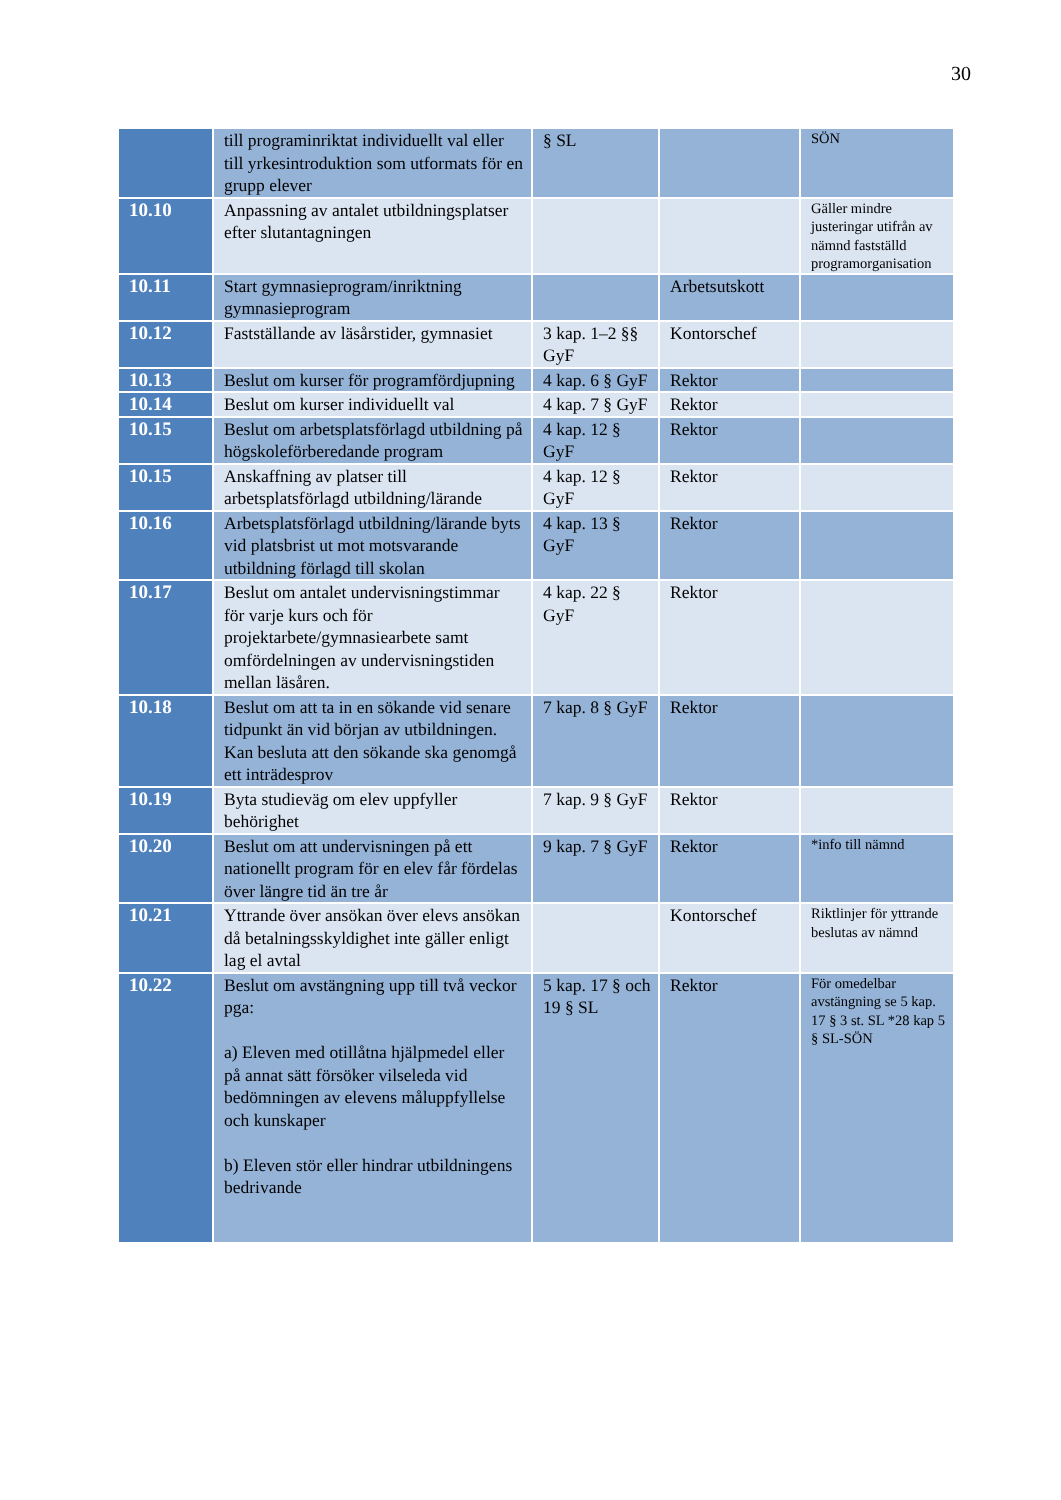30
| | till programinriktat individuellt val eller till yrkesintroduktion som utformats för en grupp elever | § SL | | SÖN |
| 10.10 | Anpassning av antalet utbildningsplatser efter slutantagningen | | | Gäller mindre justeringar utifrån av nämnd fastställd programorganisation |
| 10.11 | Start gymnasieprogram/inriktning gymnasieprogram | | Arbetsutskott | |
| 10.12 | Fastställande av läsårstider, gymnasiet | 3 kap. 1–2 §§ GyF | Kontorschef | |
| 10.13 | Beslut om kurser för programfördjupning | 4 kap. 6 § GyF | Rektor | |
| 10.14 | Beslut om kurser individuellt val | 4 kap. 7 § GyF | Rektor | |
| 10.15 | Beslut om arbetsplatsförlagd utbildning på högskoleförberedande program | 4 kap. 12 § GyF | Rektor | |
| 10.15 | Anskaffning av platser till arbetsplatsförlagd utbildning/lärande | 4 kap. 12 § GyF | Rektor | |
| 10.16 | Arbetsplatsförlagd utbildning/lärande byts vid platsbrist ut mot motsvarande utbildning förlagd till skolan | 4 kap. 13 § GyF | Rektor | |
| 10.17 | Beslut om antalet undervisningstimmar för varje kurs och för projektarbete/gymnasiearbete samt omfördelningen av undervisningstiden mellan läsåren. | 4 kap. 22 § GyF | Rektor | |
| 10.18 | Beslut om att ta in en sökande vid senare tidpunkt än vid början av utbildningen. Kan besluta att den sökande ska genomgå ett inträdesprov | 7 kap. 8 § GyF | Rektor | |
| 10.19 | Byta studieväg om elev uppfyller behörighet | 7 kap. 9 § GyF | Rektor | |
| 10.20 | Beslut om att undervisningen på ett nationellt program för en elev får fördelas över längre tid än tre år | 9 kap. 7 § GyF | Rektor | *info till nämnd |
| 10.21 | Yttrande över ansökan över elevs ansökan då betalningsskyldighet inte gäller enligt lag el avtal | | Kontorschef | Riktlinjer för yttrande beslutas av nämnd |
| 10.22 | Beslut om avstängning upp till två veckor pga: a) Eleven med otillåtna hjälpmedel eller på annat sätt försöker vilseleda vid bedömningen av elevens måluppfyllelse och kunskaper b) Eleven stör eller hindrar utbildningens bedrivande | 5 kap. 17 § och 19 § SL | Rektor | För omedelbar avstängning se 5 kap. 17 § 3 st. SL *28 kap 5 § SL-SÖN |